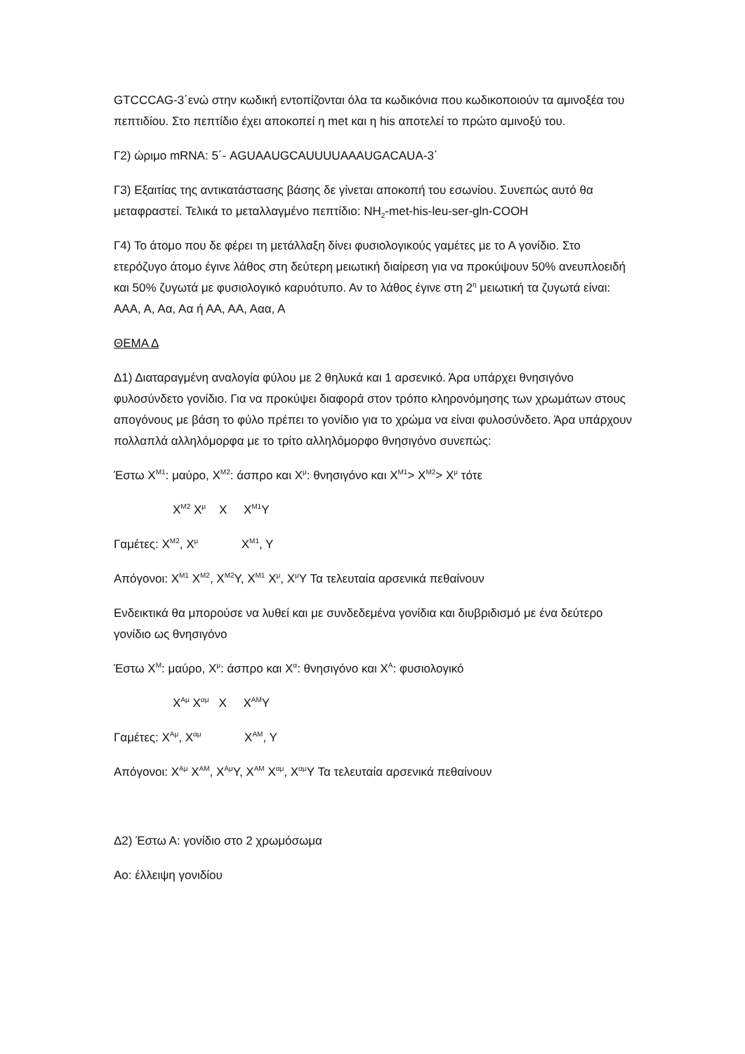GTCCCAG-3΄ενώ στην κωδική εντοπίζονται όλα τα κωδικόνια που κωδικοποιούν τα αμινοξέα του πεπτιδίου. Στο πεπτίδιο έχει αποκοπεί η met και η his αποτελεί το πρώτο αμινοξύ του.
Γ2) ώριμο mRNA: 5΄- AGUAAUGCAUUUUAAAUGACAUA-3΄
Γ3) Εξαιτίας της αντικατάστασης βάσης δε γίνεται αποκοπή του εσωνίου. Συνεπώς αυτό θα μεταφραστεί. Τελικά το μεταλλαγμένο πεπτίδιο: NH<sub>2</sub>-met-his-leu-ser-gln-COOH
Γ4) Το άτομο που δε φέρει τη μετάλλαξη δίνει φυσιολογικούς γαμέτες με το Α γονίδιο. Στο ετερόζυγο άτομο έγινε λάθος στη δεύτερη μειωτική διαίρεση για να προκύψουν 50% ανευπλοειδή και 50% ζυγωτά με φυσιολογικό καρυότυπο. Αν το λάθος έγινε στη 2<sup>η</sup> μειωτική τα ζυγωτά είναι: ΑΑΑ, Α, Αα, Αα ή ΑΑ, ΑΑ, Ααα, Α
ΘΕΜΑ Δ
Δ1) Διαταραγμένη αναλογία φύλου με 2 θηλυκά και 1 αρσενικό. Άρα υπάρχει θνησιγόνο φυλοσύνδετο γονίδιο. Για να προκύψει διαφορά στον τρόπο κληρονόμησης των χρωμάτων στους απογόνους με βάση το φύλο πρέπει το γονίδιο για το χρώμα να είναι φυλοσύνδετο. Άρα υπάρχουν πολλαπλά αλληλόμορφα με το τρίτο αλληλόμορφο θνησιγόνο συνεπώς:
Έστω X<sup>M1</sup>: μαύρο, X<sup>M2</sup>: άσπρο και X<sup>μ</sup>: θνησιγόνο και X<sup>M1</sup>> X<sup>M2</sup>> X<sup>μ</sup> τότε
X<sup>M2</sup> X<sup>μ</sup> X X<sup>M1</sup>Y
Γαμέτες: X<sup>M2</sup>, X<sup>μ</sup> X<sup>M1</sup>, Y
Απόγονοι: X<sup>M1</sup> X<sup>M2</sup>, X<sup>M2</sup>Y, X<sup>M1</sup> X<sup>μ</sup>, X<sup>μ</sup>Y Τα τελευταία αρσενικά πεθαίνουν
Ενδεικτικά θα μπορούσε να λυθεί και με συνδεδεμένα γονίδια και διυβριδισμό με ένα δεύτερο γονίδιο ως θνησιγόνο
Έστω X<sup>M</sup>: μαύρο, X<sup>μ</sup>: άσπρο και X<sup>α</sup>: θνησιγόνο και X<sup>A</sup>: φυσιολογικό
X<sup>Aμ</sup> X<sup>αμ</sup> X X<sup>AM</sup>Y
Γαμέτες: X<sup>Aμ</sup>, X<sup>αμ</sup> X<sup>AM</sup>, Y
Απόγονοι: X<sup>Aμ</sup> X<sup>AM</sup>, X<sup>Aμ</sup>Y, X<sup>AM</sup> X<sup>αμ</sup>, X<sup>αμ</sup>Y Τα τελευταία αρσενικά πεθαίνουν
Δ2) Έστω Α: γονίδιο στο 2 χρωμόσωμα
Αο: έλλειψη γονιδίου